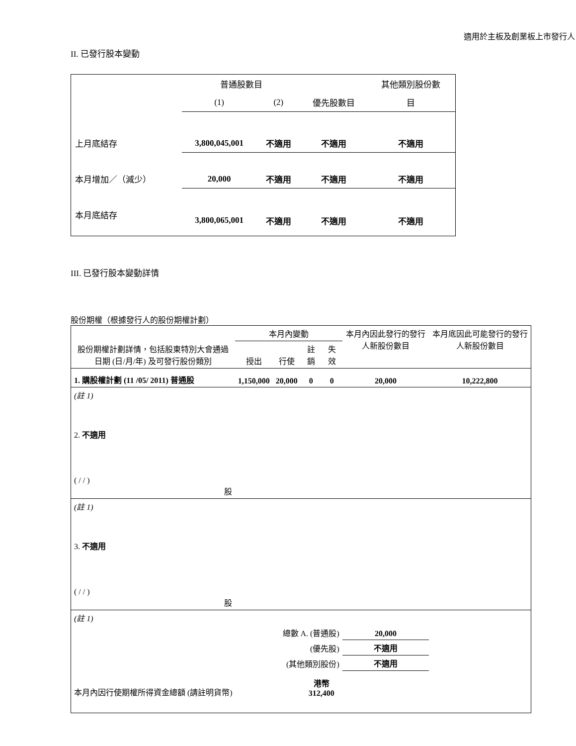適用於主板及創業板上市發行人
II. 已發行股本變動
| | 普通股數目 | | | 其他類別股份數 |
| | (1) | (2) | 優先股數目 | 目 |
| 上月底結存 | 3,800,045,001 | 不適用 | 不適用 | 不適用 |
| 本月增加／（減少） | 20,000 | 不適用 | 不適用 | 不適用 |
| 本月底結存 | 3,800,065,001 | 不適用 | 不適用 | 不適用 |
III. 已發行股本變動詳情
股份期權（根據發行人的股份期權計劃）
| 股份期權計劃詳情，包括股東特別大會通過日期 (日/月/年) 及可發行股份類別 | 本月內變動 | | | | 本月內因此發行的發行人新股份數目 | 本月底因此可能發行的發行人新股份數目 |
| | 授出 | 行使 | 註銷 | 失效 | | |
| 1. 購股權計劃 (11 /05/ 2011) 普通股 | 1,150,000 | 20,000 | 0 | 0 | 20,000 | 10,222,800 |
| (註 1) | | | | | | |
| 2. 不適用 ( / / ) 股 | | | | | | |
| (註 1) | | | | | | |
| 3. 不適用 ( / / ) 股 | | | | | | |
| (註 1) | | | | | | |
| 總數 A. (普通股) | | | | | 20,000 | |
| (優先股) | | | | | 不適用 | |
| (其他類別股份) | | | | | 不適用 | |
| 本月內因行使期權所得資金總額 (請註明貨幣) | | | 港幣 312,400 | | | |